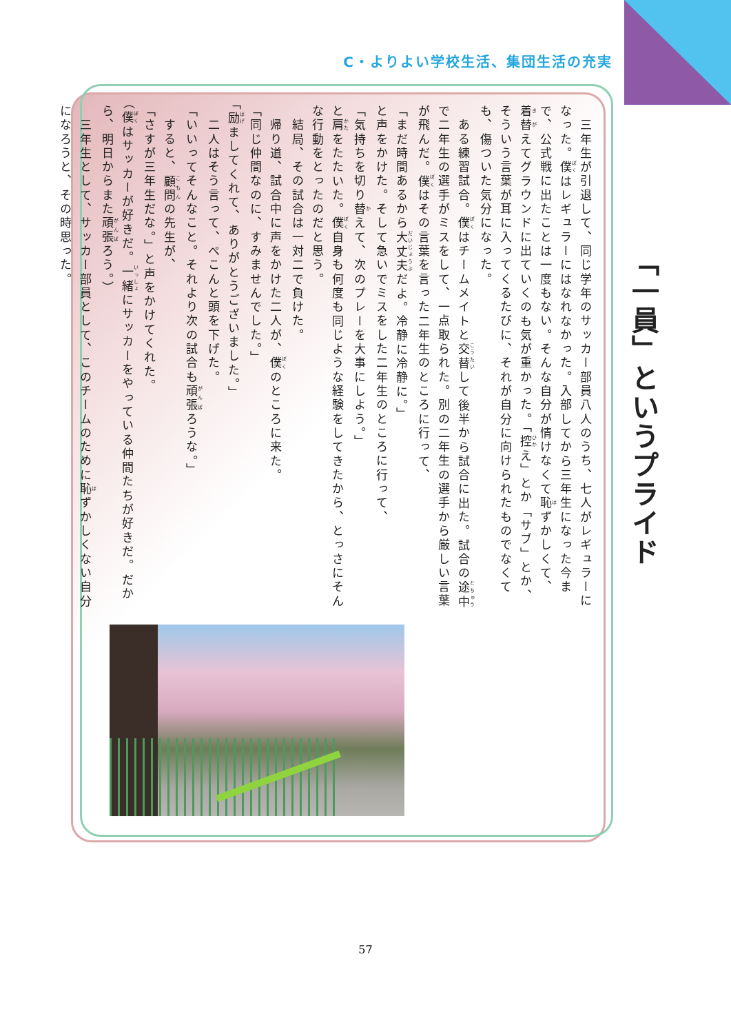C・よりよい学校生活、集団生活の充実
「一員」というプライド
　三年生が引退して、同じ学年のサッカー部員八人のうち、七人がレギュラーになった。僕はレギュラーにはなれなかった。入部してから三年生になった今まで、公式戦に出たことは一度もない。そんな自分が情けなくて恥ずかしくて、着替えてグラウンドに出ていくのも気が重かった。「控え」とか「サブ」とか、そういう言葉が耳に入ってくるたびに、それが自分に向けられたものでなくても、傷ついた気分になった。
　ある練習試合。僕はチームメイトと交替して後半から試合に出た。試合の途中で二年生の選手がミスをして、一点取られた。別の二年生の選手から厳しい言葉が飛んだ。僕はその言葉を言った二年生のところに行って、
「まだ時間あるから大丈夫だよ。冷静に冷静に。」
と声をかけた。そして急いでミスをした二年生のところに行って、
「気持ちを切り替えて、次のプレーを大事にしよう。」
と肩をたたいた。僕自身も何度も同じような経験をしてきたから、とっさにそんな行動をとったのだと思う。
　結局、その試合は一対二で負けた。
　帰り道、試合中に声をかけた二人が、僕のところに来た。
「同じ仲間なのに、すみませんでした。」
「励ましてくれて、ありがとうございました。」
　二人はそう言って、ぺこんと頭を下げた。
「いいってそんなこと。それより次の試合も頑張ろうな。」
　すると、顧問の先生が、
「さすが三年生だな。」と声をかけてくれた。
（僕はサッカーが好きだ。一緒にサッカーをやっている仲間たちが好きだ。だから、明日からまた頑張ろう。）
　三年生として、サッカー部員として、このチームのために恥ずかしくない自分になろうと、その時思った。
57